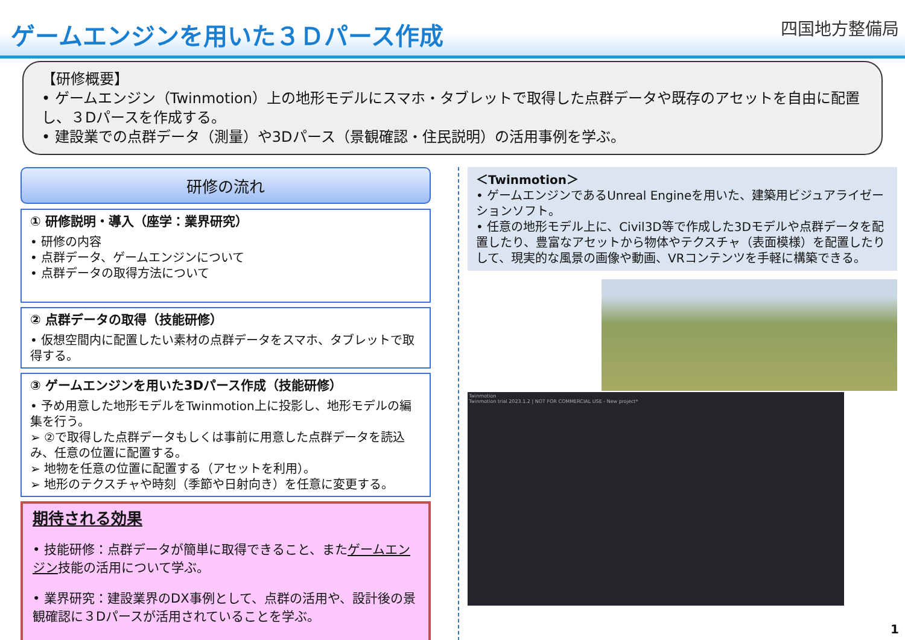ゲームエンジンを用いた３Ｄパース作成
四国地方整備局
【研修概要】
• ゲームエンジン（Twinmotion）上の地形モデルにスマホ・タブレットで取得した点群データや既存のアセットを自由に配置し、３Dパースを作成する。
• 建設業での点群データ（測量）や3Dパース（景観確認・住民説明）の活用事例を学ぶ。
研修の流れ
① 研修説明・導入（座学：業界研究）
• 研修の内容
• 点群データ、ゲームエンジンについて
• 点群データの取得方法について
② 点群データの取得（技能研修）
• 仮想空間内に配置したい素材の点群データをスマホ、タブレットで取得する。
③ ゲームエンジンを用いた3Dパース作成（技能研修）
• 予め用意した地形モデルをTwinmotion上に投影し、地形モデルの編集を行う。
➢ ②で取得した点群データもしくは事前に用意した点群データを読込み、任意の位置に配置する。
➢ 地物を任意の位置に配置する（アセットを利用）。
➢ 地形のテクスチャや時刻（季節や日射向き）を任意に変更する。
期待される効果
• 技能研修：点群データが簡単に取得できること、またゲームエンジン技能の活用について学ぶ。
• 業界研究：建設業界のDX事例として、点群の活用や、設計後の景観確認に３Dパースが活用されていることを学ぶ。
＜Twinmotion＞
• ゲームエンジンであるUnreal Engineを用いた、建築用ビジュアライゼーションソフト。
• 任意の地形モデル上に、Civil3D等で作成した3Dモデルや点群データを配置したり、豊富なアセットから物体やテクスチャ（表面模様）を配置したりして、現実的な風景の画像や動画、VRコンテンツを手軽に構築できる。
Twinmotion
Twinmotion trial 2023.1.2 | NOT FOR COMMERCIAL USE - New project*
1